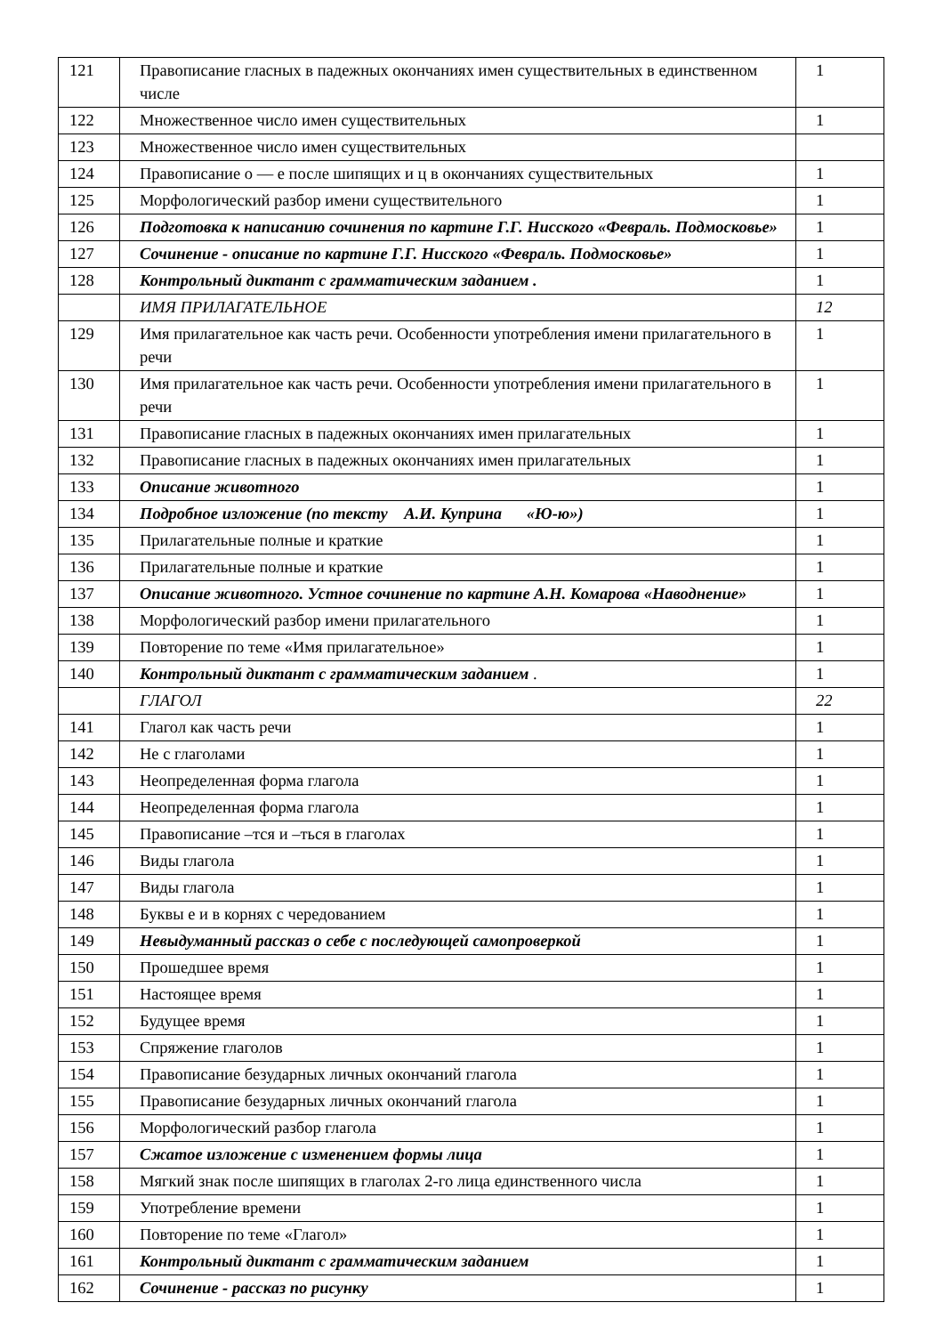| 121 | Правописание гласных в падежных окончаниях имен существительных в единственном числе | 1 |
| 122 | Множественное число имен существительных | 1 |
| 123 | Множественное число имен существительных | |
| 124 | Правописание о — е после шипящих и ц в окончаниях существительных | 1 |
| 125 | Морфологический разбор имени существительного | 1 |
| 126 | Подготовка к написанию сочинения по картине Г.Г. Нисского «Февраль. Подмосковье» | 1 |
| 127 | Сочинение - описание по картине Г.Г. Нисского «Февраль. Подмосковье» | 1 |
| 128 | Контрольный диктант с грамматическим заданием . | 1 |
| | ИМЯ ПРИЛАГАТЕЛЬНОЕ | 12 |
| 129 | Имя прилагательное как часть речи. Особенности употребления имени прилагательного в речи | 1 |
| 130 | Имя прилагательное как часть речи. Особенности употребления имени прилагательного в речи | 1 |
| 131 | Правописание гласных в падежных окончаниях имен прилагательных | 1 |
| 132 | Правописание гласных в падежных окончаниях имен прилагательных | 1 |
| 133 | Описание животного | 1 |
| 134 | Подробное изложение (по тексту А.И. Куприна «Ю-ю») | 1 |
| 135 | Прилагательные полные и краткие | 1 |
| 136 | Прилагательные полные и краткие | 1 |
| 137 | Описание животного. Устное сочинение по картине А.Н. Комарова «Наводнение» | 1 |
| 138 | Морфологический разбор имени прилагательного | 1 |
| 139 | Повторение по теме «Имя прилагательное» | 1 |
| 140 | Контрольный диктант с грамматическим заданием . | 1 |
| | ГЛАГОЛ | 22 |
| 141 | Глагол как часть речи | 1 |
| 142 | Не с глаголами | 1 |
| 143 | Неопределенная форма глагола | 1 |
| 144 | Неопределенная форма глагола | 1 |
| 145 | Правописание –тся и –ться в глаголах | 1 |
| 146 | Виды глагола | 1 |
| 147 | Виды глагола | 1 |
| 148 | Буквы е и в корнях с чередованием | 1 |
| 149 | Невыдуманный рассказ о себе с последующей самопроверкой | 1 |
| 150 | Прошедшее время | 1 |
| 151 | Настоящее время | 1 |
| 152 | Будущее время | 1 |
| 153 | Спряжение глаголов | 1 |
| 154 | Правописание безударных личных окончаний глагола | 1 |
| 155 | Правописание безударных личных окончаний глагола | 1 |
| 156 | Морфологический разбор глагола | 1 |
| 157 | Сжатое изложение с изменением формы лица | 1 |
| 158 | Мягкий знак после шипящих в глаголах 2-го лица единственного числа | 1 |
| 159 | Употребление времени | 1 |
| 160 | Повторение по теме «Глагол» | 1 |
| 161 | Контрольный диктант с грамматическим заданием | 1 |
| 162 | Сочинение - рассказ по рисунку | 1 |